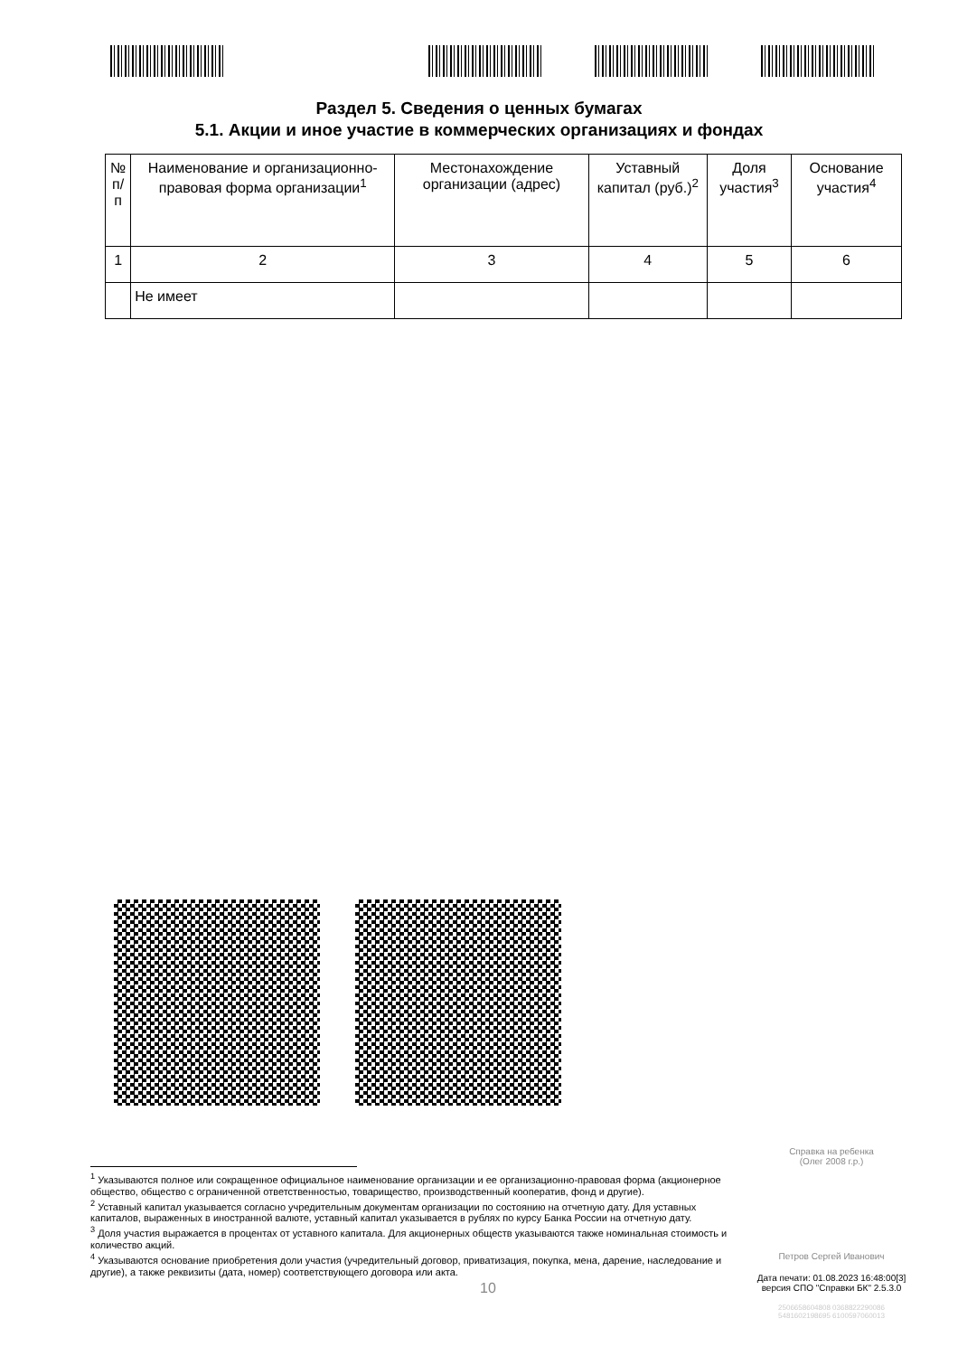Раздел 5. Сведения о ценных бумагах
5.1. Акции и иное участие в коммерческих организациях и фондах
| № п/п | Наименование и организационно-правовая форма организации<sup>1</sup> | Местонахождение организации (адрес) | Уставный капитал (руб.)<sup>2</sup> | Доля участия<sup>3</sup> | Основание участия<sup>4</sup> |
| --- | --- | --- | --- | --- | --- |
| 1 | 2 | 3 | 4 | 5 | 6 |
| | Не имеет | | | | |
Справка на ребенка
(Олег 2008 г.р.)
Петров Сергей Иванович
Дата печати: 01.08.2023 16:48:00[3]
версия СПО "Справки БК" 2.5.3.0
2506658604808 0368822290086
5481602198695 6100597060013
<sup>1</sup> Указываются полное или сокращенное официальное наименование организации и ее организационно-правовая форма (акционерное общество, общество с ограниченной ответственностью, товарищество, производственный кооператив, фонд и другие).
<sup>2</sup> Уставный капитал указывается согласно учредительным документам организации по состоянию на отчетную дату. Для уставных капиталов, выраженных в иностранной валюте, уставный капитал указывается в рублях по курсу Банка России на отчетную дату.
<sup>3</sup> Доля участия выражается в процентах от уставного капитала. Для акционерных обществ указываются также номинальная стоимость и количество акций.
<sup>4</sup> Указываются основание приобретения доли участия (учредительный договор, приватизация, покупка, мена, дарение, наследование и другие), а также реквизиты (дата, номер) соответствующего договора или акта.
10